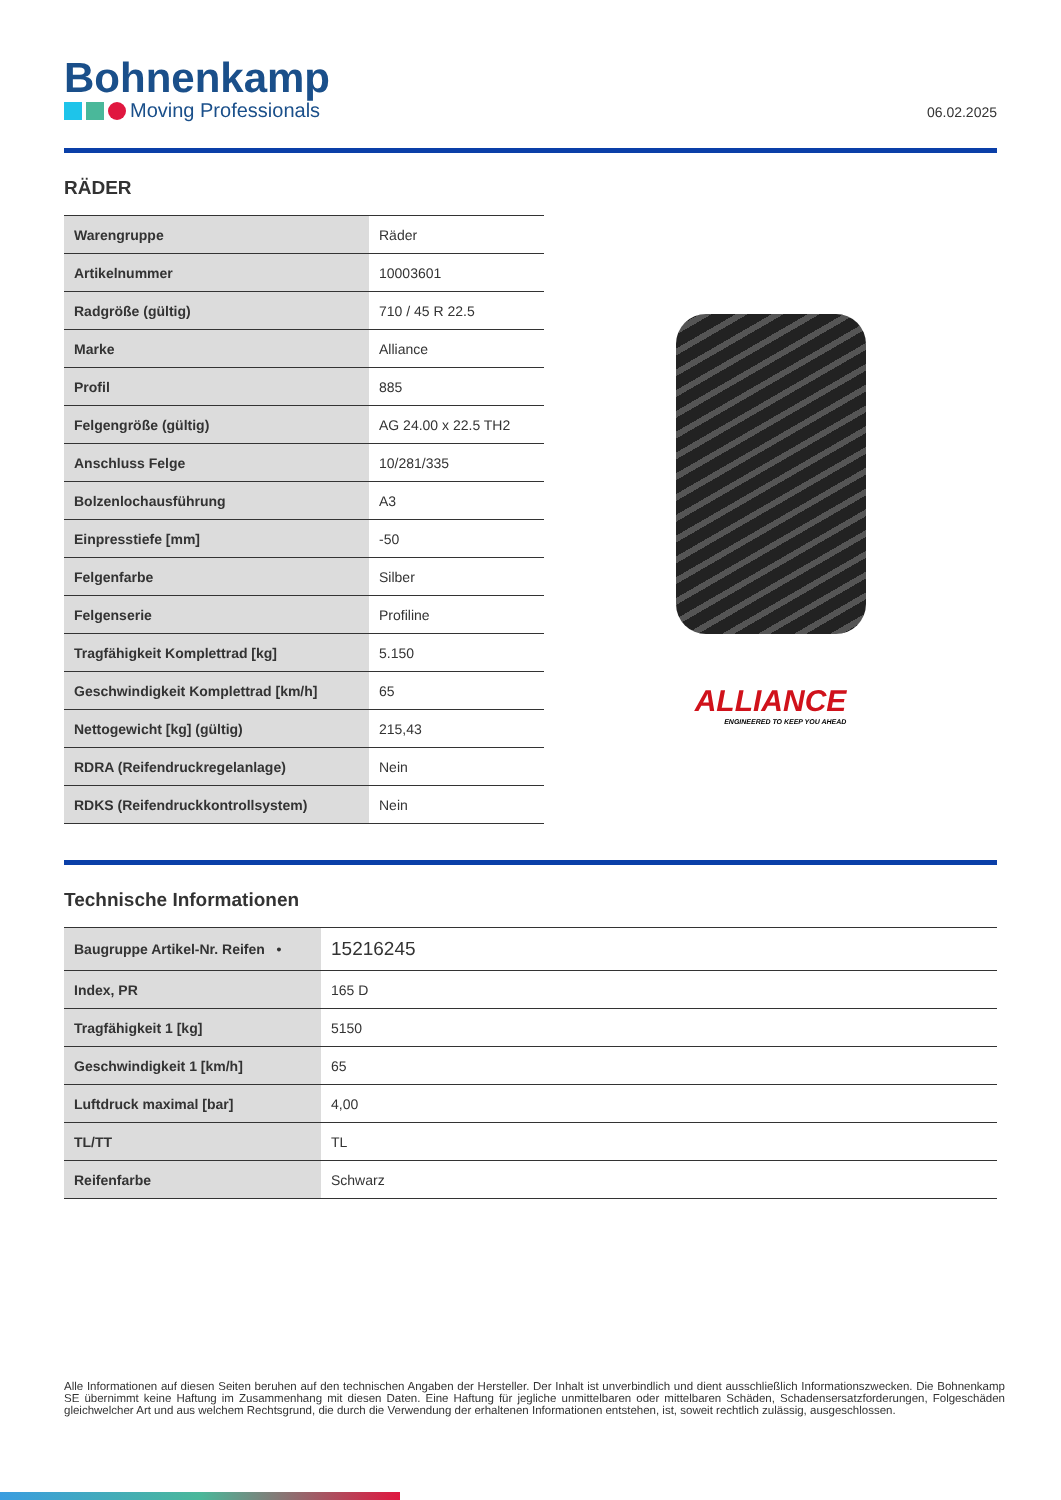Bohnenkamp
Moving Professionals
06.02.2025
RÄDER
| Warengruppe | Räder |
| Artikelnummer | 10003601 |
| Radgröße (gültig) | 710 / 45 R 22.5 |
| Marke | Alliance |
| Profil | 885 |
| Felgengröße (gültig) | AG 24.00 x 22.5 TH2 |
| Anschluss Felge | 10/281/335 |
| Bolzenlochausführung | A3 |
| Einpresstiefe [mm] | -50 |
| Felgenfarbe | Silber |
| Felgenserie | Profiline |
| Tragfähigkeit Komplettrad [kg] | 5.150 |
| Geschwindigkeit Komplettrad [km/h] | 65 |
| Nettogewicht [kg] (gültig) | 215,43 |
| RDRA (Reifendruckregelanlage) | Nein |
| RDKS (Reifendruckkontrollsystem) | Nein |
ALLIANCE
ENGINEERED TO KEEP YOU AHEAD
Technische Informationen
| Baugruppe Artikel-Nr. Reifen • | 15216245 |
| Index, PR | 165 D |
| Tragfähigkeit 1 [kg] | 5150 |
| Geschwindigkeit 1 [km/h] | 65 |
| Luftdruck maximal [bar] | 4,00 |
| TL/TT | TL |
| Reifenfarbe | Schwarz |
Alle Informationen auf diesen Seiten beruhen auf den technischen Angaben der Hersteller. Der Inhalt ist unverbindlich und dient ausschließlich Informationszwecken. Die Bohnenkamp SE übernimmt keine Haftung im Zusammenhang mit diesen Daten. Eine Haftung für jegliche unmittelbaren oder mittelbaren Schäden, Schadensersatzforderungen, Folgeschäden gleichwelcher Art und aus welchem Rechtsgrund, die durch die Verwendung der erhaltenen Informationen entstehen, ist, soweit rechtlich zulässig, ausgeschlossen.